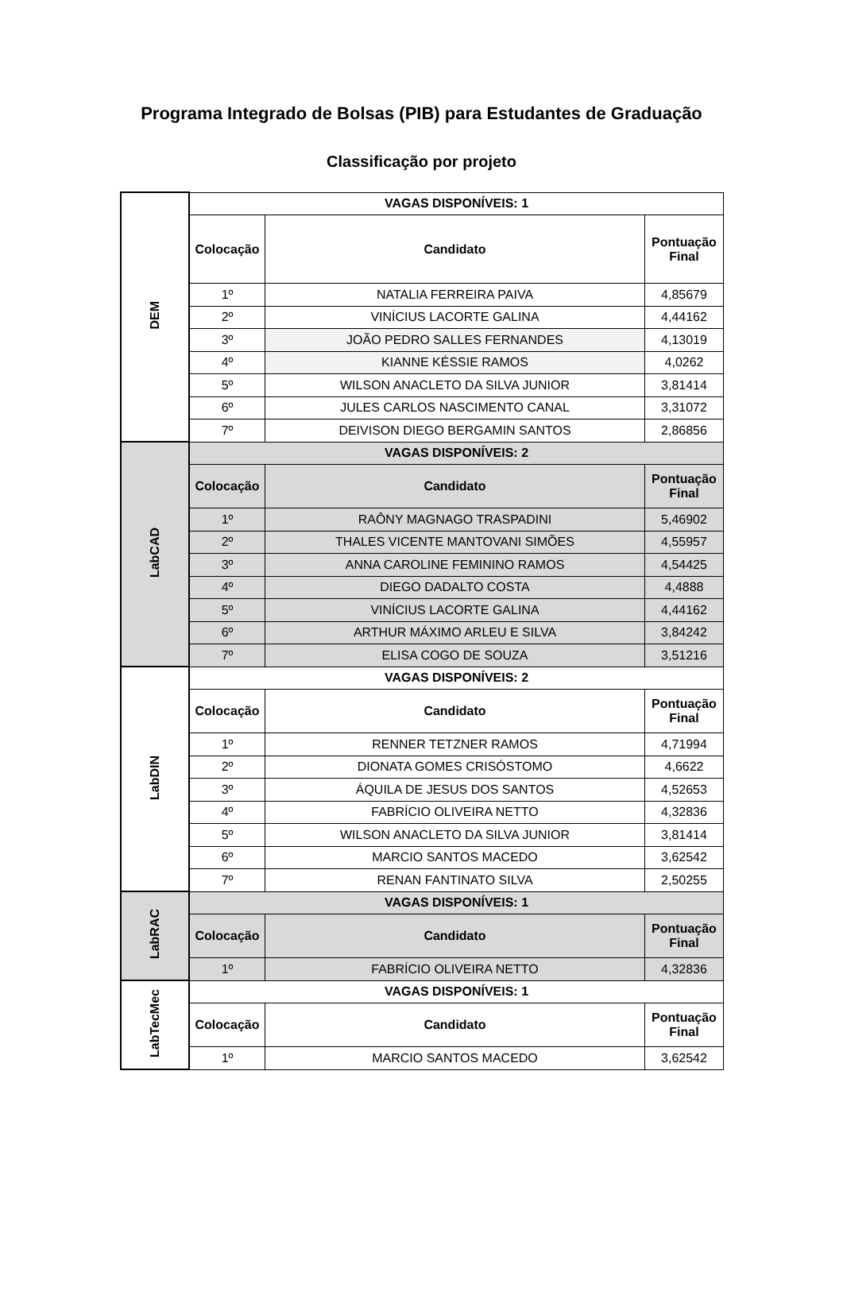Programa Integrado de Bolsas (PIB) para Estudantes de Graduação
Classificação por projeto
| DEM | VAGAS DISPONÍVEIS: 1 | | |
| | Colocação | Candidato | Pontuação Final |
| | 1º | NATALIA FERREIRA PAIVA | 4,85679 |
| | 2º | VINÍCIUS LACORTE GALINA | 4,44162 |
| | 3º | JOÃO PEDRO SALLES FERNANDES | 4,13019 |
| | 4º | KIANNE KÉSSIE RAMOS | 4,0262 |
| | 5º | WILSON ANACLETO DA SILVA JUNIOR | 3,81414 |
| | 6º | JULES CARLOS NASCIMENTO CANAL | 3,31072 |
| | 7º | DEIVISON DIEGO BERGAMIN SANTOS | 2,86856 |
| LabCAD | VAGAS DISPONÍVEIS: 2 | | |
| | Colocação | Candidato | Pontuação Final |
| | 1º | RAÔNY MAGNAGO TRASPADINI | 5,46902 |
| | 2º | THALES VICENTE MANTOVANI SIMÕES | 4,55957 |
| | 3º | ANNA CAROLINE FEMININO RAMOS | 4,54425 |
| | 4º | DIEGO DADALTO COSTA | 4,4888 |
| | 5º | VINÍCIUS LACORTE GALINA | 4,44162 |
| | 6º | ARTHUR MÁXIMO ARLEU E SILVA | 3,84242 |
| | 7º | ELISA COGO DE SOUZA | 3,51216 |
| LabDIN | VAGAS DISPONÍVEIS: 2 | | |
| | Colocação | Candidato | Pontuação Final |
| | 1º | RENNER TETZNER RAMOS | 4,71994 |
| | 2º | DIONATA GOMES CRISÓSTOMO | 4,6622 |
| | 3º | ÁQUILA DE JESUS DOS SANTOS | 4,52653 |
| | 4º | FABRÍCIO OLIVEIRA NETTO | 4,32836 |
| | 5º | WILSON ANACLETO DA SILVA JUNIOR | 3,81414 |
| | 6º | MARCIO SANTOS MACEDO | 3,62542 |
| | 7º | RENAN FANTINATO SILVA | 2,50255 |
| LabRAC | VAGAS DISPONÍVEIS: 1 | | |
| | Colocação | Candidato | Pontuação Final |
| | 1º | FABRÍCIO OLIVEIRA NETTO | 4,32836 |
| LabTecMec | VAGAS DISPONÍVEIS: 1 | | |
| | Colocação | Candidato | Pontuação Final |
| | 1º | MARCIO SANTOS MACEDO | 3,62542 |